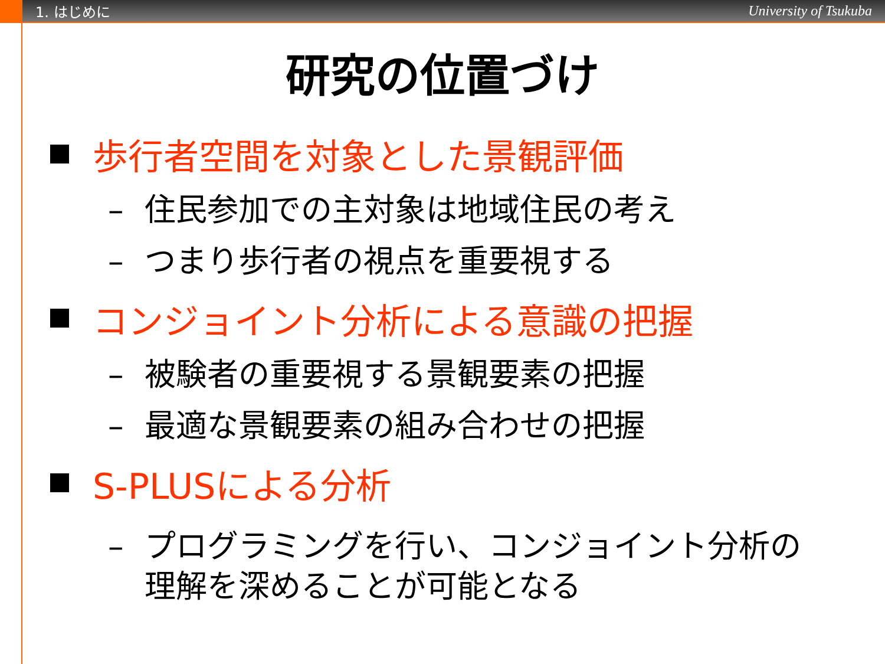1. はじめに
University of Tsukuba
研究の位置づけ
歩行者空間を対象とした景観評価
– 住民参加での主対象は地域住民の考え
– つまり歩行者の視点を重要視する
コンジョイント分析による意識の把握
– 被験者の重要視する景観要素の把握
– 最適な景観要素の組み合わせの把握
S-PLUSによる分析
– プログラミングを行い、コンジョイント分析の理解を深めることが可能となる